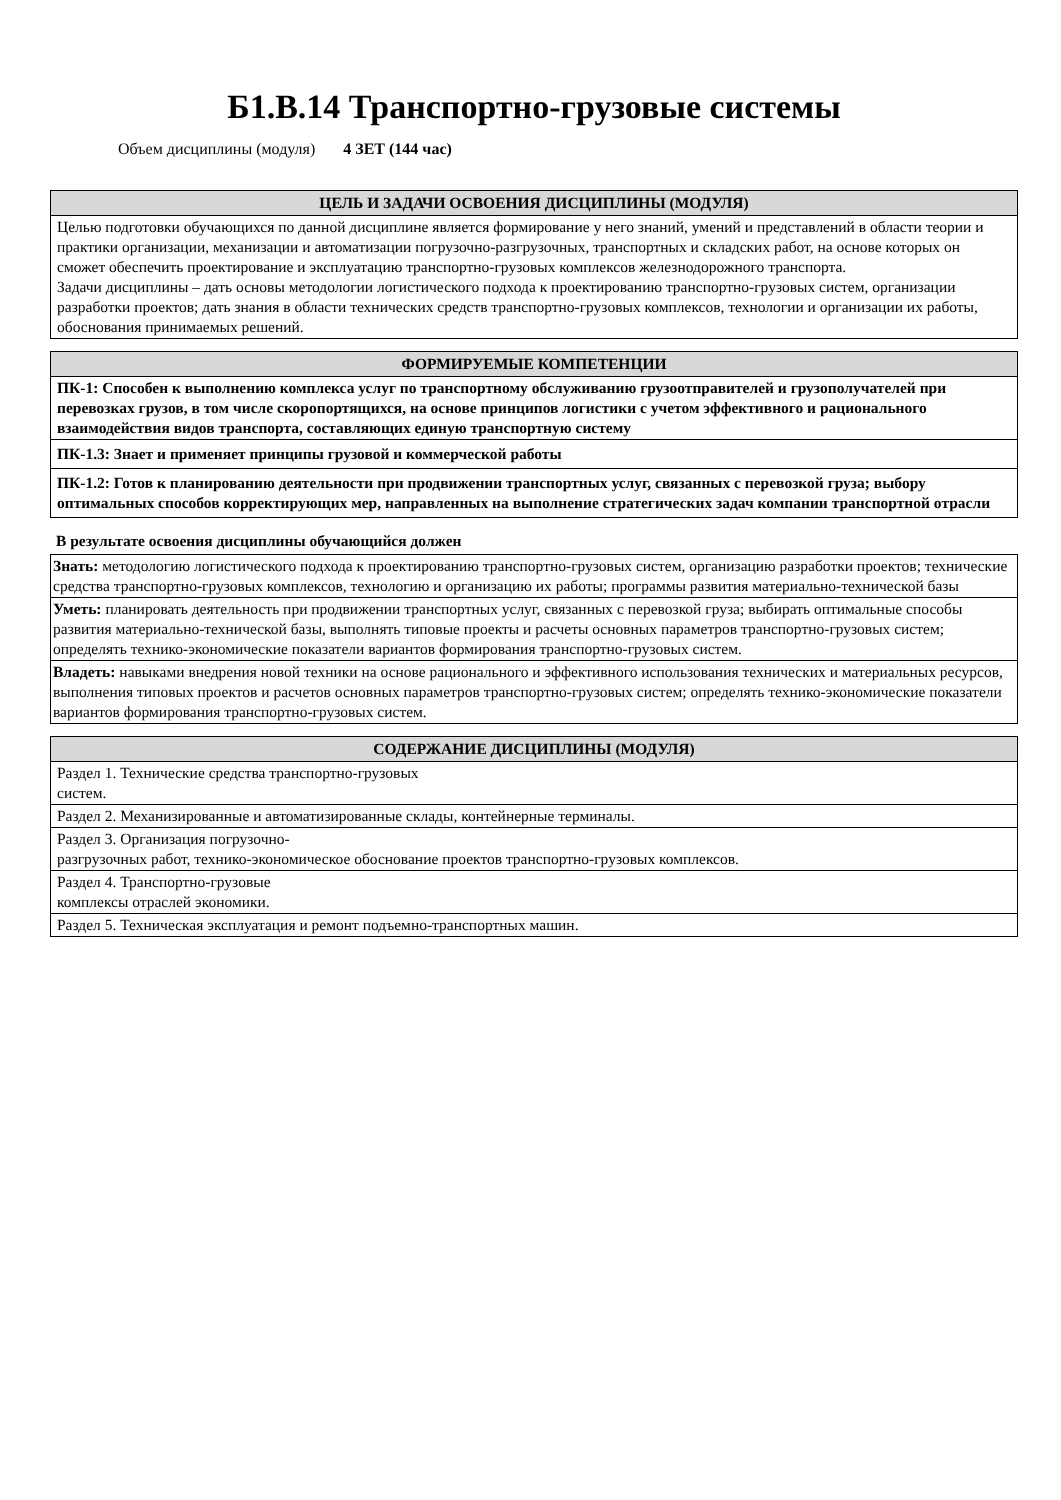Б1.В.14 Транспортно-грузовые системы
Объем дисциплины (модуля) 4 ЗЕТ (144 час)
| ЦЕЛЬ И ЗАДАЧИ ОСВОЕНИЯ ДИСЦИПЛИНЫ (МОДУЛЯ) |
| --- |
| Целью подготовки обучающихся по данной дисциплине является формирование у него знаний, умений и представлений в области теории и практики организации, механизации и автоматизации погрузочно-разгрузочных, транспортных и складских работ, на основе которых он сможет обеспечить проектирование и эксплуатацию транспортно-грузовых комплексов железнодорожного транспорта. Задачи дисциплины – дать основы методологии логистического подхода к проектированию транспортно-грузовых систем, организации разработки проектов; дать знания в области технических средств транспортно-грузовых комплексов, технологии и организации их работы, обоснования принимаемых решений. |
| ФОРМИРУЕМЫЕ КОМПЕТЕНЦИИ |
| --- |
| ПК-1: Способен к выполнению комплекса услуг по транспортному обслуживанию грузоотправителей и грузополучателей при перевозках грузов, в том числе скоропортящихся, на основе принципов логистики с учетом эффективного и рационального взаимодействия видов транспорта, составляющих единую транспортную систему |
| ПК-1.3: Знает и применяет принципы грузовой и коммерческой работы |
| ПК-1.2: Готов к планированию деятельности при продвижении транспортных услуг, связанных с перевозкой груза; выбору оптимальных способов корректирующих мер, направленных на выполнение стратегических задач компании транспортной отрасли |
В результате освоения дисциплины обучающийся должен
| Знать: методологию логистического подхода к проектированию транспортно-грузовых систем, организацию разработки проектов; технические средства транспортно-грузовых комплексов, технологию и организацию их работы; программы развития материально-технической базы |
| Уметь: планировать деятельность при продвижении транспортных услуг, связанных с перевозкой груза; выбирать оптимальные способы развития материально-технической базы, выполнять типовые проекты и расчеты основных параметров транспортно-грузовых систем; определять технико-экономические показатели вариантов формирования транспортно-грузовых систем. |
| Владеть: навыками внедрения новой техники на основе рационального и эффективного использования технических и материальных ресурсов, выполнения типовых проектов и расчетов основных параметров транспортно-грузовых систем; определять технико-экономические показатели вариантов формирования транспортно-грузовых систем. |
| СОДЕРЖАНИЕ ДИСЦИПЛИНЫ (МОДУЛЯ) |
| --- |
| Раздел 1. Технические средства транспортно-грузовых систем. |
| Раздел 2. Механизированные и автоматизированные склады, контейнерные терминалы. |
| Раздел 3. Организация погрузочно- разгрузочных работ, технико-экономическое обоснование проектов транспортно-грузовых комплексов. |
| Раздел 4. Транспортно-грузовые комплексы отраслей экономики. |
| Раздел 5. Техническая эксплуатация и ремонт подъемно-транспортных машин. |